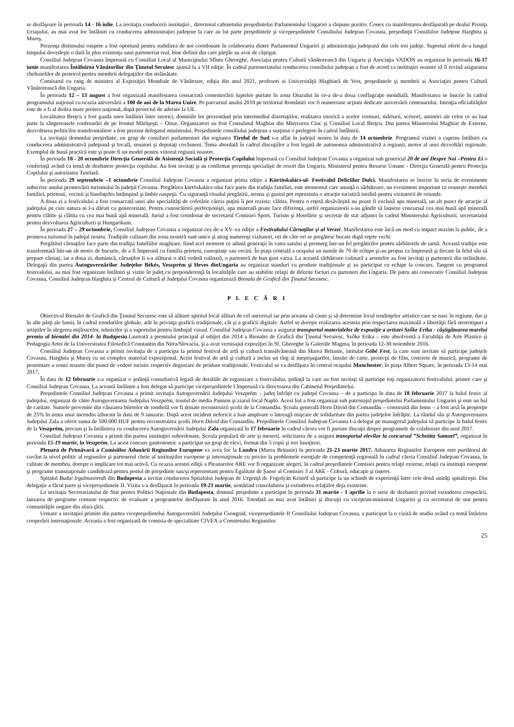se desfăşoare în perioada 14 - 16 iulie. La invitaţia conducerii instituţiei , directorul cabinetului preşedintelui Parlamentului Ungariei a răspuns pozitiv. Conex cu manifestarea desfăşurată pe dealul Pivniţa Uriaşului, au mai avut loc întâlniri cu conducerea administraţiei judeţene la care au lut parte preşedintele şi vicepreşedintele Consiliului Judeţean Covasna, preşedinţii Consiliilor Judeţene Harghita şi Mureş.
Prezenţa distinsului oaspete a fost oportună pentru stabilirea de noi coordonate în colaborarea dintre Parlamentul Ungariei şi administraţia judeţeană din cele trei judeţe. Suportul oferit de-a lungul timpului dovedeşte o dată în plus existenţa unui parteneriat real, bine definit din care părţile au avut de câştigat.
Consiliul Judeţean Covasna împreună cu Consiliul Local al Municipiului Sfîntu Gheorghe, Asociaţia pentru Cultură vânătorească din Ungaria şi Asociaţia VADON au organizat în perioada 16-17 iunie manifestarea Întâlnirea Vânătorilor din Ţinutul Secuiesc ajunsă la a VII ediţie. În cadrul parteneriatului conducerea consiliului judeţean a fost de acord ca instituţiei noastre să îi revină asigurarea cheltuielilor de protocol pentru membrii delegaţiilor din străinătate.
Comisarul cu rang de ministru al Expoziţiei Mondiale de Vânătoare, ediţia din anul 2021, profesori ai Universităţii Maghiară de Vest, preşedintele şi membrii ai Asociaţiei pentru Cultură Vânătorească din Ungaria.
În perioada 12 – 13 august a fost organizată manifestarea consacrată comemorării luptelor purtate în zona Oiuzului în ce-a de-a doua conflagraţie mondială. Manifestarea se înscrie în cadrul programului naţional cu ocazia aniversării a 100 de ani de la Marea Unire. Pe parcursul anului 2018 pe teritoriul României vor fi numeroase acţiuni dedicate aniversării centenarului. Intenţia oficialităţilor este de a fi al doilea mare proiect naţional, după proiectul de aderare la UE.
Localitatea Breţcu a fost gazda unor întâlniri între istorici, domniile lor prezentând prin intermediul dizertaţiilor, realitatea istorică a acelor vremuri, mărturii, scrisori, amintiri ale celor ce au luat parte la sângeroasele confruntări de pe frontul Mărăşeşti – Oituz. Organizatori au fost Consulatul Maghiar din Miercurea Ciuc şi Consiliul Local Breţcu. Din partea Minsterului Maghiar de Externe, dezvoltarea politicilor transfrontaliere a fost prezent delegatul ministrului. Preşedintele consiliului judeţean a susţinut o prelegere în cadrul întâlnirii.
La invitaţia domnului preşedinte, un grup de consilieri parlamentari din regiunea Tirolul de Sud s-a aflat în judeţul nostru în data de 14 octombrie. Programul vizitei a cuprins întâlniri cu conducerea administrativă judeţeană şi locală, senatori şi deputaţi covăsneni. Tema abordată în cadrul discuţiilor a fost legată de autonomia administrativă a regiunii, motor al unei dezvoltări regionale. Exemplul de bună practică este şi poate fi un model pentru viitorul regiunii noastre.
În perioada 18 - 20 octombrie Direcţia Generală de Asistenţă Socială şi Protecţia Copilului împreună cu Consiliul Judeţean Covasna a organizat sub genericul 20 de ani Despre Noi –Pentru Ei o conferinţă având ca temă de dezbatere protecţia copilului. Au fost invitaţi şi au confirmat prezenţa specialişti de resort din Ungaria, Ministerul pentru Resurse Umane - Direcţia Generală pentru Protecţia Copilului şi autoritatea Tutelară.
În perioada 29 septembrie –1 octombrie Consiliul Judeţean Covasna a organizat prima ediţie a Kürtöskalács-ul- Festivalul Deliciilor Dulci. Manifestarea se înscrie în seria de evenimente subscrise anului promovării turismului în judeţul Covasna. Pregătirea kürtöskalács-ului face parte din tradiţia familiei, este momentul care anunţă o sărbătoare, un eveniment important ce reuneşte membrii familiei, prietenii, vecinii şi bineînţeles întâmpină şi îmbie oaspeţii. Cu siguranţă ritualul pregătirii, aroma şi gustul pot reprezenta o atracţie turistică inedită pentru vizitatorii de oriunde.
A doua zi a festivalului a fost consacrată unei alte specialităţi de cofetărie căreia puţini îi pot rezista: clătita. Pentru o reţetă desăvârşită nu poate fi exclusă apa minerală, un alt punct de atracţie al judeţului pe care natura ni l-a dăruit cu generozitate. Pentru cunoscătorii perfecţionişti, apa minerală poate face diferenţa, astfel organizatorii s-au gândit să lanseze concursul cea mai bună apă minerală pentru clătite şi clătita cu cea mai bună apă minerală. Juriul a fost coordonat de secretarul Comisiei Sport, Turism şi Hotelărie şi secretar de stat adjunct în cadrul Ministerului Agriculturii, secretariatul pentru dezvoltarea Agriculturii şi Hungarikum.
În perioada 27 – 29 octombrie, Consiliul Judeţean Covasna a organizat cea de-a XV–ea ediţie a Festivalului Cârnaţilor şi al Verzei. Manifestarea este încă un mod cu impact maxim la public, de a promova turismul în judeţul nostru. Tradiţiile culinare din zona noastră sunt unice şi atrag numeroşi vizitatori, ori de câte ori se pregătesc bucate după reţete vechi
Pregătitul cârnaţilor face parte din tradiţia familiilor maghiare, fiind acel moment ce adună generaţii în vatra satului şi premerg într-un fel pregătirilor pentru sărbătorile de iarnă. Această tradiţie este transformată într-un alt motiv de bucurie, de a fi împreună cu familia prieteni, cunoştinţe sau vecini. În piaţa centrală a oraşului un număr de 70 de echipe şi-au propus ca împreună şi fiecare în felul său să prepare cârnaţi, iar a doua zi, duminică, cârnaţilor li s-a alăturat o altă vedetă culinară, o parteneră de bun gust varza. La această sărbătoare culinară a aromelor au fost invitaţi şi partenerii din străinătate. Delegaţii din partea Autoguvernărilor Judeţelor Békés, Veszprém şi Heves dinUngaria au organizat standuri cu produse tradiţionale şi au participat cu echipe la concurs. Tangent cu programul festivalului, au mai fost organizate întâlniri şi vizite în judeţ cu preponderenţă în localităţile care au stabilite relaţii de diferite facturi cu parteneri din Ungaria. De patru ani consecutiv Consiliul Judeţean Covasna, Consiliul Judeţean Harghita şi Centrul de Cultură al Judeţului Covasna organizează Bienala de Grafică din Ţinutul Secuiesc.
P L E C Ă R I
Obiectivul Bienalei de Grafică din Ţinutul Secuiesc este să alăture spiritul local alături de cel universal iar prin aceasta să caute şi să determine locul tendinţelor artistice care se nasc în regiune, dar şi în alte părţi ale lumii, în cadrul trendurilor globale, atât în privinţa graficii tradiţionale, cât şi a graficii digitale. Astfel se doreşte realizarea acesteia prin respectarea maximală a libertăţii fără stereotipuri a artiştilor în alegerea mijloacelor, tehnicilor şi a suportului pentru limbajul vizual. Consiliul Judeţean Covasna a asigurat transportul materialelor de expoziţie a artistei Szőke Erika - câştigătoarea marelui premiu al bienalei din 2014- la Budapesta.Laureată a premiului principal al ediţiei din 2014 a Bienalei de Grafică din Ţinutul Secuiesc, Szőke Erika – este absolventă a Facultăţii de Arte Plastice şi Pedagogia Artei de la Universitatea Filosofică Constantin din Nitra/Slovacia, şi a avut vernisajul expoziţiei în Sf. Gheorghe la Galeriile Magma, în perioada 12-30 noiembrie 2016.
Consiliul Judeţean Covasna a primit invitaţia de a participa la primul festival de artă şi cultură transilvăneană din Marea Britanie, intitulat Góbé Fest, la care sunt invitate să participe judeţele Covasna, Harghita şi Mureş cu un complex material expoziţional. Acest festival de artă şi cultură a inclus un târg al meşteşugarilor, lansări de carte, proiecţii de film, concerte de muzică, programe de prezentare a zonei noastre din punct de vedere turistic respectiv degustare de produse tradiţionale. Festivalul se va desfăşura în centrul oraşului Manchester, în piaţa Albert Square, în perioada 13-14 mai 2017.
În data de 12 februarie s-a organizat o şedinţă consultativă legată de detaliile de organizare a festivalului, şedinţă la care au fost invitaţi să participe toţi organizatorii festivalului, printre care şi Consiliul Judeţean Covasna. La această întâlnire a fost delegat să participe vicepreşedintele I împreună cu directoarea din Cabinetul Preşedintelui.
Preşedintele Consiliul Judeţean Covasna a primit invitaţia Autoguvernării Judeţului Veszprém – judeţ înfrăţit cu judeţul Covasna – de a participa în data de 18 februarie 2017 la balul festiv al judeţului, organizat de către Autoguvernarea Judeţului Veszprém, trustul de media Pannon şi ziarul local Napló. Acest bal a fost organizat sub patronajul preşedintelui Parlamentului Ungariei şi este un bal de caritate. Sumele provenite din vânzarea biletelor de tombolă vor fi donate reconstruirii şcolii de la Comandău. Şcoala generală Horn Dávid din Comandău – construită din lemn – a fost arsă în proporţie de 25% în urma unui incendiu izbucnit în data de 9 ianuarie. După acest incident nefericit a luat amploare o întreagă mişcare de solidaritate din partea judeţelor înfrăţite. La rândul său şi Autoguvernarea Judeţului Zala a oferit suma de 500.000 HUF pentru reconstruirea şcolii Horn Dávid din Comandău. Preşedintele Consiliul Judeţean Covasna l-a delegat pe managerul judeţului să participe la balul festiv de la Veszprém, precum şi la întâlnirea cu conducerea Autoguvernării Judeţului Zala organizată în 17 februarie în cadrul cărora vor fi purtate discuţii despre programele de colaborare din anul 2017.
Consiliul Judeţean Covasna a primit din partea instituţiei subordonate, Şcoala populară de arte şi meserii, solicitarea de a asigura transportul elevilor la concursul ”Schnitta Samuel”, organizat în perioada 15-19 martie, la Veszprém. La acest concurs gastronomic a participat un grup de elevi, format din 5 copii şi trei însoţitori.
Plenara de Primăvară a Comisiilor Adunării Regiunilor Europene va avea loc la Londra (Marea Britanie) în perioada 21-23 martie 2017. Adunarea Regiunilor Europene este purtătorul de cuvânt la nivel politic al regiunilor şi partenerul cheie al instituţiilor europene şi internaţionale cu privire la problemele esenţiale de competenţă regională în cadrul căreia Consiliul Judeţean Covasna, în calitate de membru, doreşte o implicare tot mai activă. Cu ocazia acestei ediţii a Pleanarelor ARE vor fi organizate alegeri, în cadrul preşedintele Comisiei pentru relaţii externe, relaţii cu instituţii europene şi programe transnaţionale candidează pentru postul de preşedinte sau/şi reprezentant pentru Egalitate de Şanse al Comisiei 3 al ARE - Cultură, educaţie şi tineret.
Spitalul Budai Irgalmasrendi din Budapesta a invitat conducerea Spitalului Judeţean de Urgenţă dr. Fogolyán Kristóf să participe la un schimb de experienţă între cele două unităţi spitaliceşti. Din delegaţie a făcut parte şi vicepreşedintele II. Vizita s-a desfăşurat în perioada 19-21 martie, urmărind consolidarea şi extinderea relaţiilor deja existente.
La invitaţia Secretariatului de Stat pentru Politici Naţionale din Budapesta, domnul preşedinte a participat în perioada 31 martie - 1 aprilie la o serie de dezbateri privind extinderea cooperării, lansarea de programe comune respectiv de evaluare a programelor desfăşurate în anul 2016. Totodată au mai avut întâlniri şi discuţii cu viceprim-ministrul Ungariei şi cu secretarul de stat pentru comunităţile ungare din afara ţării.
Urmare a invitaţiei primite din partea vicepreşedintelui Autoguvernării Judeţului Csongrád, vicepreşedintele II Consiliului Judeţean Covasna, a participat la o vizită de studiu având ca temă întărirea cooperării internaţionale. Aceasta a fost organizată de comisia de specialitate CIVEX a Comitetului Regiunilor.
25